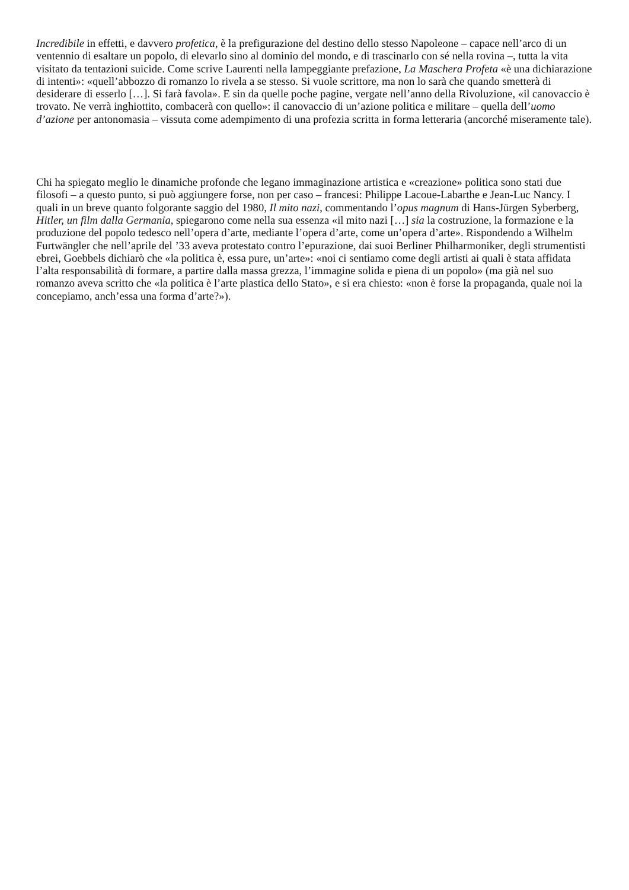Incredibile in effetti, e davvero profetica, è la prefigurazione del destino dello stesso Napoleone – capace nell’arco di un ventennio di esaltare un popolo, di elevarlo sino al dominio del mondo, e di trascinarlo con sé nella rovina –, tutta la vita visitato da tentazioni suicide. Come scrive Laurenti nella lampeggiante prefazione, La Maschera Profeta «è una dichiarazione di intenti»: «quell’abbozzo di romanzo lo rivela a se stesso. Si vuole scrittore, ma non lo sarà che quando smetterà di desiderare di esserlo […]. Si farà favola». E sin da quelle poche pagine, vergate nell’anno della Rivoluzione, «il canovaccio è trovato. Ne verrà inghiottito, combacerà con quello»: il canovaccio di un’azione politica e militare – quella dell’uomo d’azione per antonomasia – vissuta come adempimento di una profezia scritta in forma letteraria (ancorché miseramente tale).
Chi ha spiegato meglio le dinamiche profonde che legano immaginazione artistica e «creazione» politica sono stati due filosofi – a questo punto, si può aggiungere forse, non per caso – francesi: Philippe Lacoue-Labarthe e Jean-Luc Nancy. I quali in un breve quanto folgorante saggio del 1980, Il mito nazi, commentando l’opus magnum di Hans-Jürgen Syberberg, Hitler, un film dalla Germania, spiegarono come nella sua essenza «il mito nazi […] sia la costruzione, la formazione e la produzione del popolo tedesco nell’opera d’arte, mediante l’opera d’arte, come un’opera d’arte». Rispondendo a Wilhelm Furtwängler che nell’aprile del ’33 aveva protestato contro l’epurazione, dai suoi Berliner Philharmoniker, degli strumentisti ebrei, Goebbels dichiarò che «la politica è, essa pure, un’arte»: «noi ci sentiamo come degli artisti ai quali è stata affidata l’alta responsabilità di formare, a partire dalla massa grezza, l’immagine solida e piena di un popolo» (ma già nel suo romanzo aveva scritto che «la politica è l’arte plastica dello Stato», e si era chiesto: «non è forse la propaganda, quale noi la concepiamo, anch’essa una forma d’arte?»).